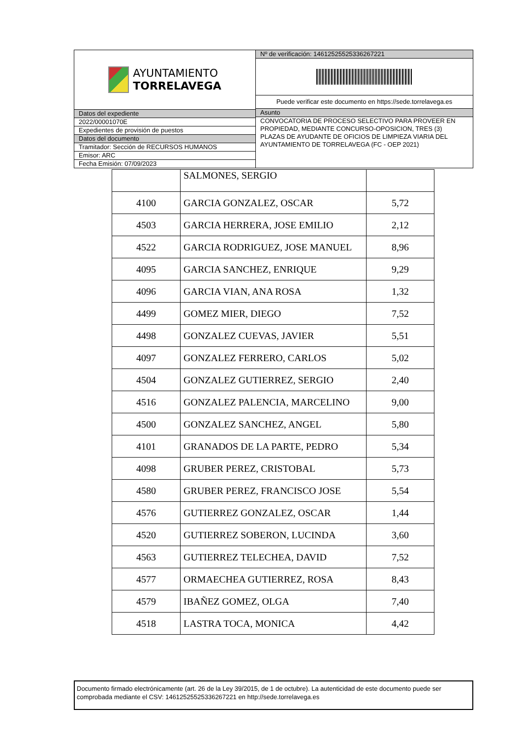AYUNTAMIENTO
TORRELAVEGA
Datos del expediente
2022/00001070E
Expedientes de provisión de puestos
Datos del documento
Tramitador: Sección de RECURSOS HUMANOS
Emisor: ARC
Fecha Emisión: 07/09/2023
Nº de verificación: 14612525525336267221
Puede verificar este documento en https://sede.torrelavega.es
Asunto
CONVOCATORIA DE PROCESO SELECTIVO PARA PROVEER EN PROPIEDAD, MEDIANTE CONCURSO-OPOSICION, TRES (3) PLAZAS DE AYUDANTE DE OFICIOS DE LIMPIEZA VIARIA DEL AYUNTAMIENTO DE TORRELAVEGA (FC - OEP 2021)
| | SALMONES, SERGIO | |
| 4100 | GARCIA GONZALEZ, OSCAR | 5,72 |
| 4503 | GARCIA HERRERA, JOSE EMILIO | 2,12 |
| 4522 | GARCIA RODRIGUEZ, JOSE MANUEL | 8,96 |
| 4095 | GARCIA SANCHEZ, ENRIQUE | 9,29 |
| 4096 | GARCIA VIAN, ANA ROSA | 1,32 |
| 4499 | GOMEZ MIER, DIEGO | 7,52 |
| 4498 | GONZALEZ CUEVAS, JAVIER | 5,51 |
| 4097 | GONZALEZ FERRERO, CARLOS | 5,02 |
| 4504 | GONZALEZ GUTIERREZ, SERGIO | 2,40 |
| 4516 | GONZALEZ PALENCIA, MARCELINO | 9,00 |
| 4500 | GONZALEZ SANCHEZ, ANGEL | 5,80 |
| 4101 | GRANADOS DE LA PARTE, PEDRO | 5,34 |
| 4098 | GRUBER PEREZ, CRISTOBAL | 5,73 |
| 4580 | GRUBER PEREZ, FRANCISCO JOSE | 5,54 |
| 4576 | GUTIERREZ GONZALEZ, OSCAR | 1,44 |
| 4520 | GUTIERREZ SOBERON, LUCINDA | 3,60 |
| 4563 | GUTIERREZ TELECHEA, DAVID | 7,52 |
| 4577 | ORMAECHEA GUTIERREZ, ROSA | 8,43 |
| 4579 | IBAÑEZ GOMEZ, OLGA | 7,40 |
| 4518 | LASTRA TOCA, MONICA | 4,42 |
Documento firmado electrónicamente (art. 26 de la Ley 39/2015, de 1 de octubre). La autenticidad de este documento puede ser comprobada mediante el CSV: 14612525525336267221 en http://sede.torrelavega.es